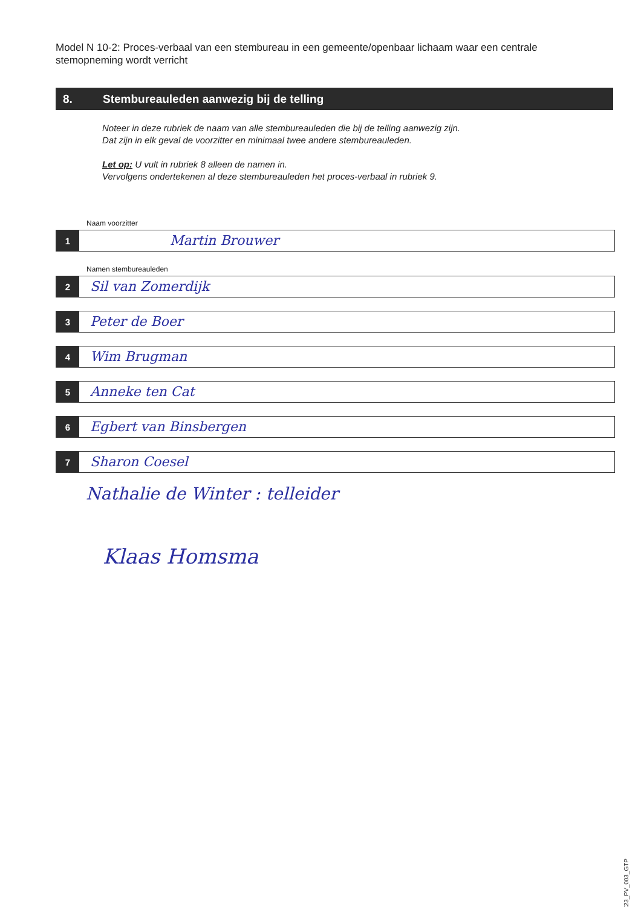Model N 10-2: Proces-verbaal van een stembureau in een gemeente/openbaar lichaam waar een centrale stemopneming wordt verricht
8. Stembureauleden aanwezig bij de telling
Noteer in deze rubriek de naam van alle stembureauleden die bij de telling aanwezig zijn.
Dat zijn in elk geval de voorzitter en minimaal twee andere stembureauleden.
Let op: U vult in rubriek 8 alleen de namen in.
Vervolgens ondertekenen al deze stembureauleden het proces-verbaal in rubriek 9.
Naam voorzitter
1
Martin Brouwer
Namen stembureauleden
2
Sil van Zomerdijk
3
Peter de Boer
4
Wim Brugman
5
Anneke ten Cat
6
Egbert van Binsbergen
7
Sharon Coesel
Nathalie de Winter : telleider
Klaas Homsma
TK23_PV_003_GTP